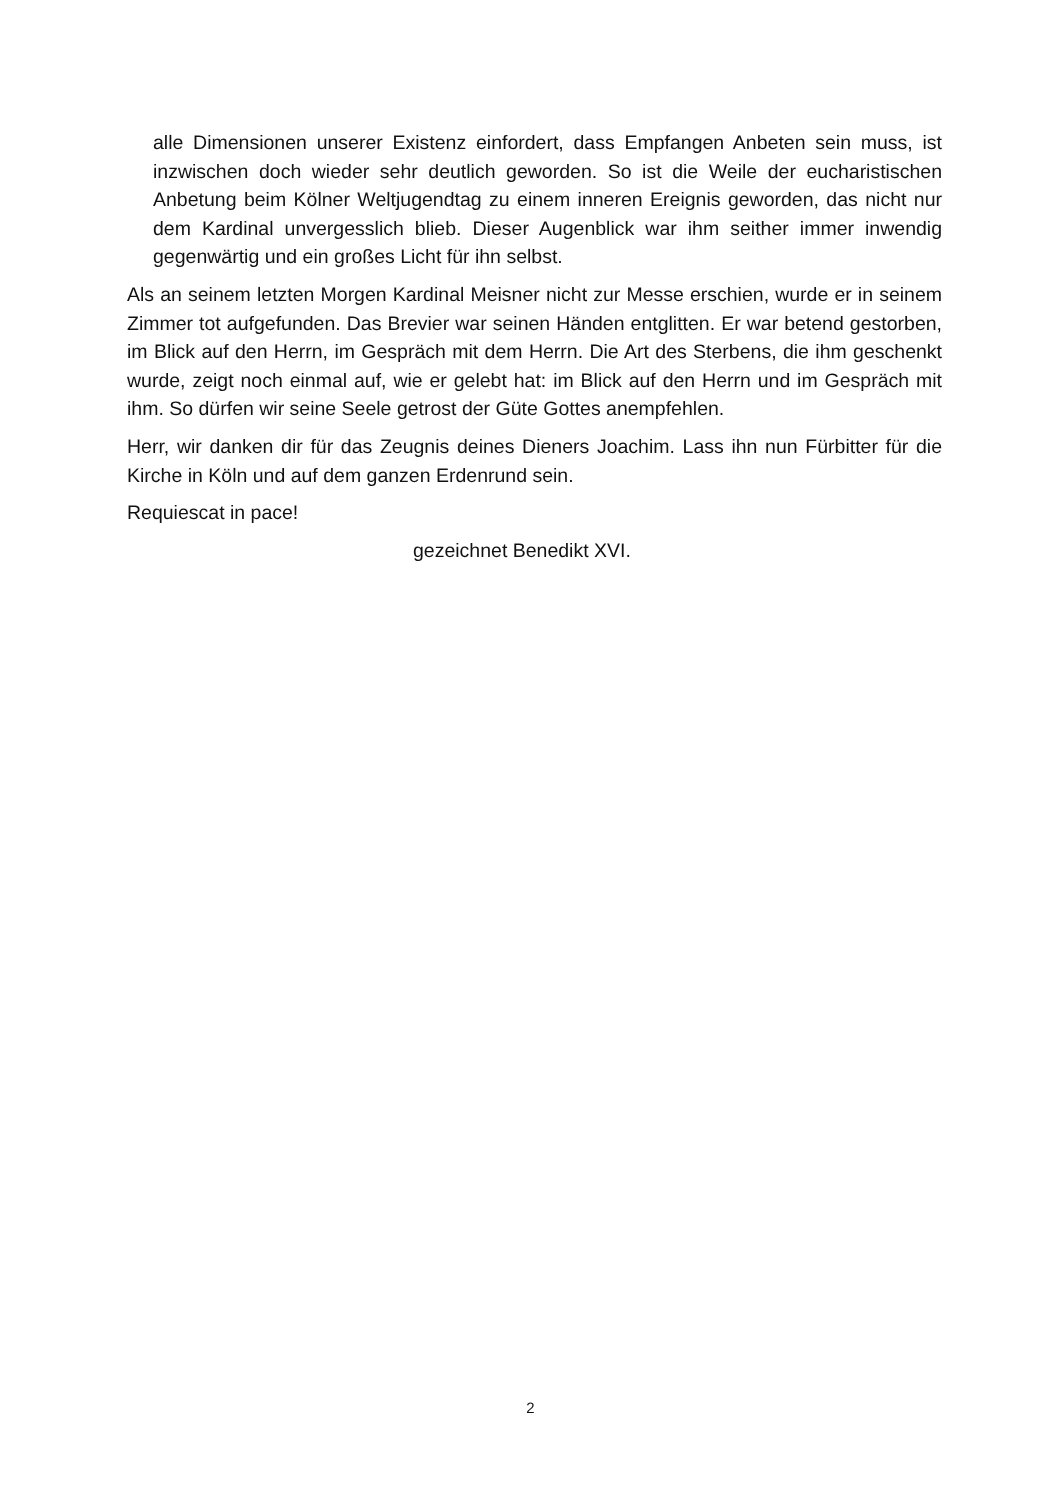alle Dimensionen unserer Existenz einfordert, dass Empfangen Anbeten sein muss, ist inzwischen doch wieder sehr deutlich geworden. So ist die Weile der eucharistischen Anbetung beim Kölner Weltjugendtag zu einem inneren Ereignis geworden, das nicht nur dem Kardinal unvergesslich blieb. Dieser Augenblick war ihm seither immer inwendig gegenwärtig und ein großes Licht für ihn selbst.
Als an seinem letzten Morgen Kardinal Meisner nicht zur Messe erschien, wurde er in seinem Zimmer tot aufgefunden. Das Brevier war seinen Händen entglitten. Er war betend gestorben, im Blick auf den Herrn, im Gespräch mit dem Herrn. Die Art des Sterbens, die ihm geschenkt wurde, zeigt noch einmal auf, wie er gelebt hat: im Blick auf den Herrn und im Gespräch mit ihm. So dürfen wir seine Seele getrost der Güte Gottes anempfehlen.
Herr, wir danken dir für das Zeugnis deines Dieners Joachim. Lass ihn nun Fürbitter für die Kirche in Köln und auf dem ganzen Erdenrund sein.
Requiescat in pace!
gezeichnet Benedikt XVI.
2